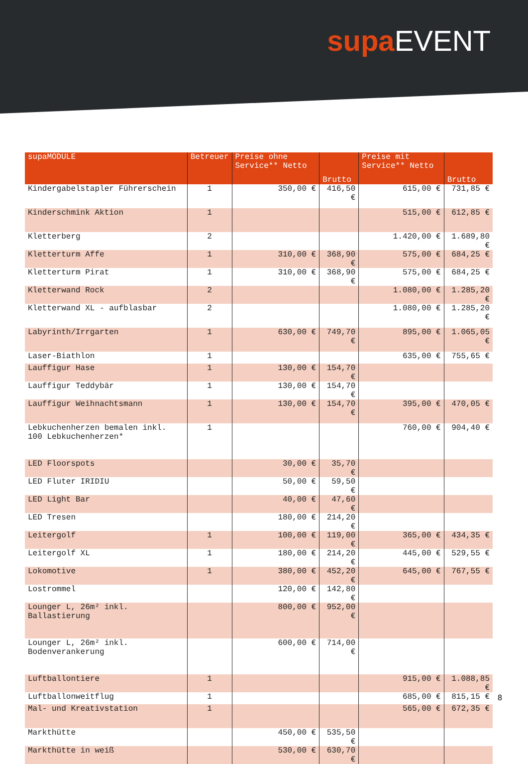supa EVENT
| supaMODULE | Betreuer | Preise ohne Service** Netto | Brutto | Preise mit Service** Netto | Brutto |
| --- | --- | --- | --- | --- | --- |
| Kindergabelstapler Führerschein | 1 | 350,00 € | 416,50 € | 615,00 € | 731,85 € |
| Kinderschmink Aktion | 1 | | | 515,00 € | 612,85 € |
| Kletterberg | 2 | | | 1.420,00 € | 1.689,80 € |
| Kletterturm Affe | 1 | 310,00 € | 368,90 € | 575,00 € | 684,25 € |
| Kletterturm Pirat | 1 | 310,00 € | 368,90 € | 575,00 € | 684,25 € |
| Kletterwand Rock | 2 | | | 1.080,00 € | 1.285,20 € |
| Kletterwand XL - aufblasbar | 2 | | | 1.080,00 € | 1.285,20 € |
| Labyrinth/Irrgarten | 1 | 630,00 € | 749,70 € | 895,00 € | 1.065,05 € |
| Laser-Biathlon | 1 | | | 635,00 € | 755,65 € |
| Lauffigur Hase | 1 | 130,00 € | 154,70 € | | |
| Lauffigur Teddybär | 1 | 130,00 € | 154,70 € | | |
| Lauffigur Weihnachtsmann | 1 | 130,00 € | 154,70 € | 395,00 € | 470,05 € |
| Lebkuchenherzen bemalen inkl. 100 Lebkuchenherzen* | 1 | | | 760,00 € | 904,40 € |
| LED Floorspots | | 30,00 € | 35,70 € | | |
| LED Fluter IRIDIU | | 50,00 € | 59,50 € | | |
| LED Light Bar | | 40,00 € | 47,60 € | | |
| LED Tresen | | 180,00 € | 214,20 € | | |
| Leitergolf | 1 | 100,00 € | 119,00 € | 365,00 € | 434,35 € |
| Leitergolf XL | 1 | 180,00 € | 214,20 € | 445,00 € | 529,55 € |
| Lokomotive | 1 | 380,00 € | 452,20 € | 645,00 € | 767,55 € |
| Lostrommel | | 120,00 € | 142,80 € | | |
| Lounger L, 26m² inkl. Ballastierung | | 800,00 € | 952,00 € | | |
| Lounger L, 26m² inkl. Bodenverankerung | | 600,00 € | 714,00 € | | |
| Luftballontiere | 1 | | | 915,00 € | 1.088,85 € |
| Luftballonweitflug | 1 | | | 685,00 € | 815,15 € |
| Mal- und Kreativstation | 1 | | | 565,00 € | 672,35 € |
| Markthütte | | 450,00 € | 535,50 € | | |
| Markthütte in weiß | | 530,00 € | 630,70 € | | |
8